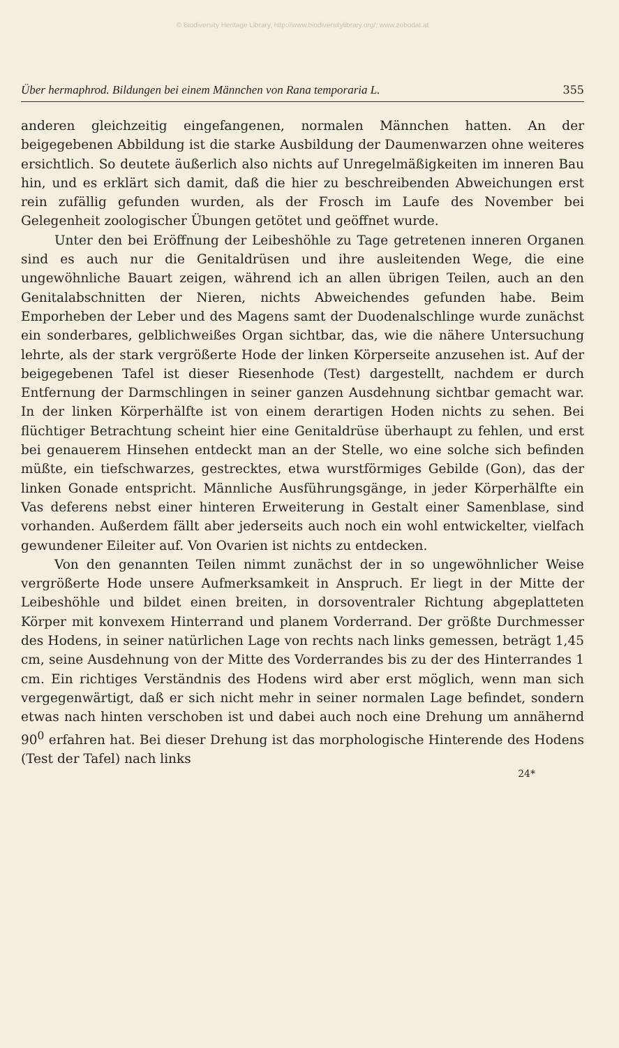© Biodiversity Heritage Library, http://www.biodiversitylibrary.org/; www.zobodat.at
Über hermaphrod. Bildungen bei einem Männchen von Rana temporaria L. 355
anderen gleichzeitig eingefangenen, normalen Männchen hatten. An der beigegebenen Abbildung ist die starke Ausbildung der Daumenwarzen ohne weiteres ersichtlich. So deutete äußerlich also nichts auf Unregelmäßigkeiten im inneren Bau hin, und es erklärt sich damit, daß die hier zu beschreibenden Abweichungen erst rein zufällig gefunden wurden, als der Frosch im Laufe des November bei Gelegenheit zoologischer Übungen getötet und geöffnet wurde.
Unter den bei Eröffnung der Leibeshöhle zu Tage getretenen inneren Organen sind es auch nur die Genitaldrüsen und ihre ausleitenden Wege, die eine ungewöhnliche Bauart zeigen, während ich an allen übrigen Teilen, auch an den Genitalabschnitten der Nieren, nichts Abweichendes gefunden habe. Beim Emporheben der Leber und des Magens samt der Duodenalschlinge wurde zunächst ein sonderbares, gelblichweißes Organ sichtbar, das, wie die nähere Untersuchung lehrte, als der stark vergrößerte Hode der linken Körperseite anzusehen ist. Auf der beigegebenen Tafel ist dieser Riesenhode (Test) dargestellt, nachdem er durch Entfernung der Darmschlingen in seiner ganzen Ausdehnung sichtbar gemacht war. In der linken Körperhälfte ist von einem derartigen Hoden nichts zu sehen. Bei flüchtiger Betrachtung scheint hier eine Genitaldrüse überhaupt zu fehlen, und erst bei genauerem Hinsehen entdeckt man an der Stelle, wo eine solche sich befinden müßte, ein tiefschwarzes, gestrecktes, etwa wurstförmiges Gebilde (Gon), das der linken Gonade entspricht. Männliche Ausführungsgänge, in jeder Körperhälfte ein Vas deferens nebst einer hinteren Erweiterung in Gestalt einer Samenblase, sind vorhanden. Außerdem fällt aber jederseits auch noch ein wohl entwickelter, vielfach gewundener Eileiter auf. Von Ovarien ist nichts zu entdecken.
Von den genannten Teilen nimmt zunächst der in so ungewöhnlicher Weise vergrößerte Hode unsere Aufmerksamkeit in Anspruch. Er liegt in der Mitte der Leibeshöhle und bildet einen breiten, in dorsoventraler Richtung abgeplatteten Körper mit konvexem Hinterrand und planem Vorderrand. Der größte Durchmesser des Hodens, in seiner natürlichen Lage von rechts nach links gemessen, beträgt 1,45 cm, seine Ausdehnung von der Mitte des Vorderrandes bis zu der des Hinterrandes 1 cm. Ein richtiges Verständnis des Hodens wird aber erst möglich, wenn man sich vergegenwärtigt, daß er sich nicht mehr in seiner normalen Lage befindet, sondern etwas nach hinten verschoben ist und dabei auch noch eine Drehung um annähernd 90<sup>0</sup> erfahren hat. Bei dieser Drehung ist das morphologische Hinterende des Hodens (Test der Tafel) nach links
24*